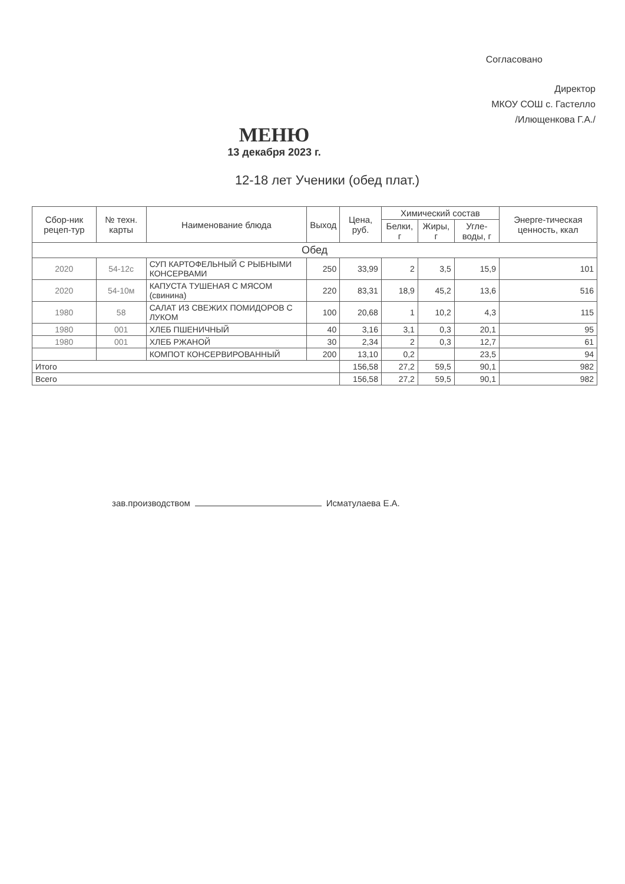Согласовано
Директор
МКОУ СОШ с. Гастелло
/Илющенкова Г.А./
МЕНЮ
13 декабря 2023 г.
12-18 лет Ученики (обед плат.)
| Сбор-ник рецеп-тур | № техн. карты | Наименование блюда | Выход | Цена, руб. | Химический состав | | | Энерге-тическая ценность, ккал |
| --- | --- | --- | --- | --- | --- | --- | --- | --- |
| | | | | | Белки, г | Жиры, г | Угле-воды, г | |
| Обед | | | | | | | | |
| 2020 | 54-12с | СУП КАРТОФЕЛЬНЫЙ С РЫБНЫМИ КОНСЕРВАМИ | 250 | 33,99 | 2 | 3,5 | 15,9 | 101 |
| 2020 | 54-10м | КАПУСТА ТУШЕНАЯ С МЯСОМ (свинина) | 220 | 83,31 | 18,9 | 45,2 | 13,6 | 516 |
| 1980 | 58 | САЛАТ ИЗ СВЕЖИХ ПОМИДОРОВ С ЛУКОМ | 100 | 20,68 | 1 | 10,2 | 4,3 | 115 |
| 1980 | 001 | ХЛЕБ ПШЕНИЧНЫЙ | 40 | 3,16 | 3,1 | 0,3 | 20,1 | 95 |
| 1980 | 001 | ХЛЕБ РЖАНОЙ | 30 | 2,34 | 2 | 0,3 | 12,7 | 61 |
| | | КОМПОТ КОНСЕРВИРОВАННЫЙ | 200 | 13,10 | 0,2 | | 23,5 | 94 |
| Итого | | | | 156,58 | 27,2 | 59,5 | 90,1 | 982 |
| Всего | | | | 156,58 | 27,2 | 59,5 | 90,1 | 982 |
зав.производством Исматулаева Е.А.